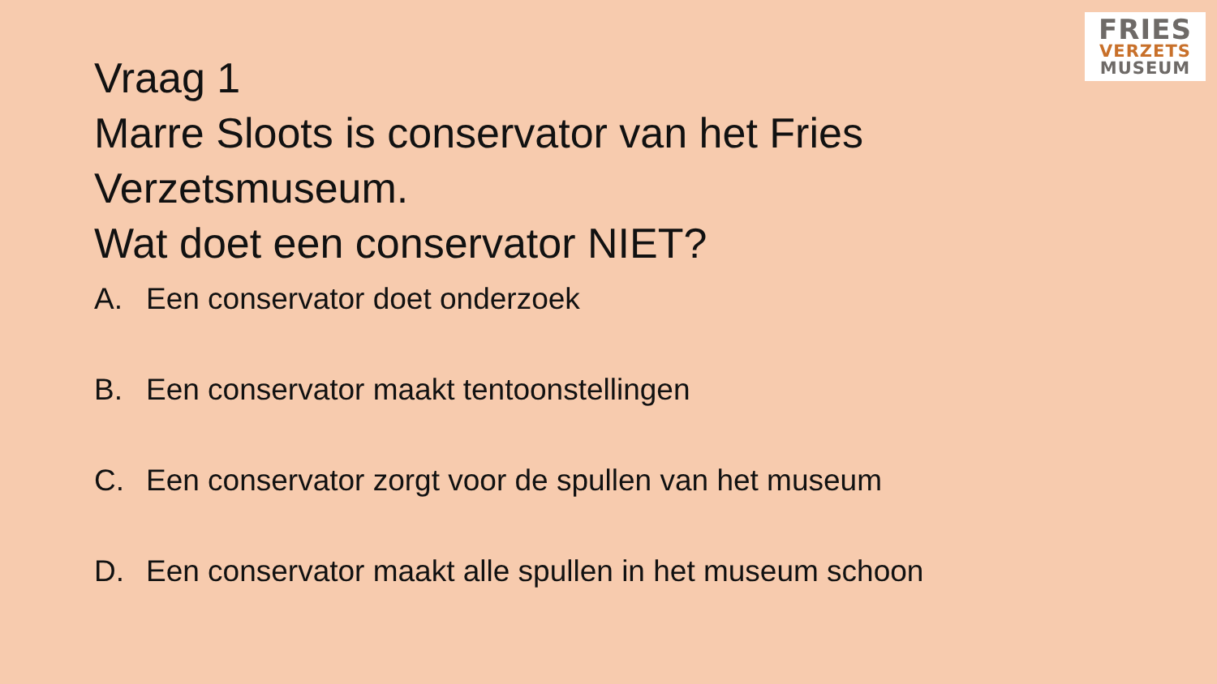FRIES
VERZETS
MUSEUM
Vraag 1
Marre Sloots is conservator van het Fries
Verzetsmuseum.
Wat doet een conservator NIET?
A. Een conservator doet onderzoek
B. Een conservator maakt tentoonstellingen
C. Een conservator zorgt voor de spullen van het museum
D. Een conservator maakt alle spullen in het museum schoon